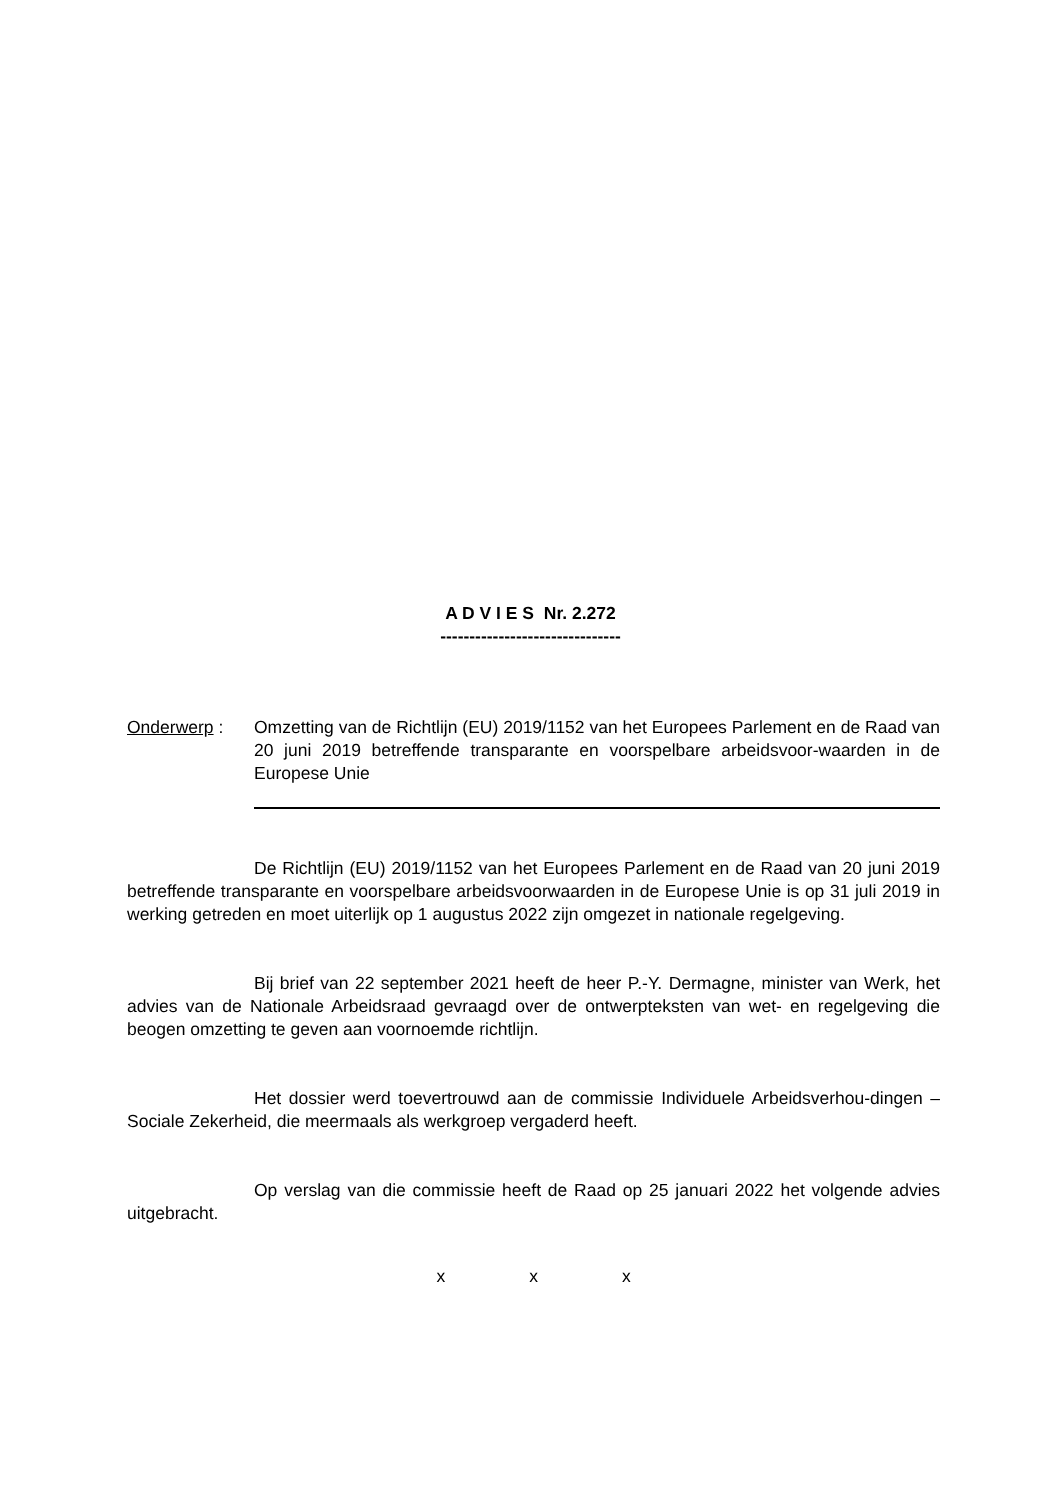A D V I E S Nr. 2.272
-------------------------------
Onderwerp : Omzetting van de Richtlijn (EU) 2019/1152 van het Europees Parlement en de Raad van 20 juni 2019 betreffende transparante en voorspelbare arbeidsvoor-waarden in de Europese Unie
De Richtlijn (EU) 2019/1152 van het Europees Parlement en de Raad van 20 juni 2019 betreffende transparante en voorspelbare arbeidsvoorwaarden in de Europese Unie is op 31 juli 2019 in werking getreden en moet uiterlijk op 1 augustus 2022 zijn omgezet in nationale regelgeving.
Bij brief van 22 september 2021 heeft de heer P.-Y. Dermagne, minister van Werk, het advies van de Nationale Arbeidsraad gevraagd over de ontwerpteksten van wet- en regelgeving die beogen omzetting te geven aan voornoemde richtlijn.
Het dossier werd toevertrouwd aan de commissie Individuele Arbeidsverhou-dingen – Sociale Zekerheid, die meermaals als werkgroep vergaderd heeft.
Op verslag van die commissie heeft de Raad op 25 januari 2022 het volgende advies uitgebracht.
x x x